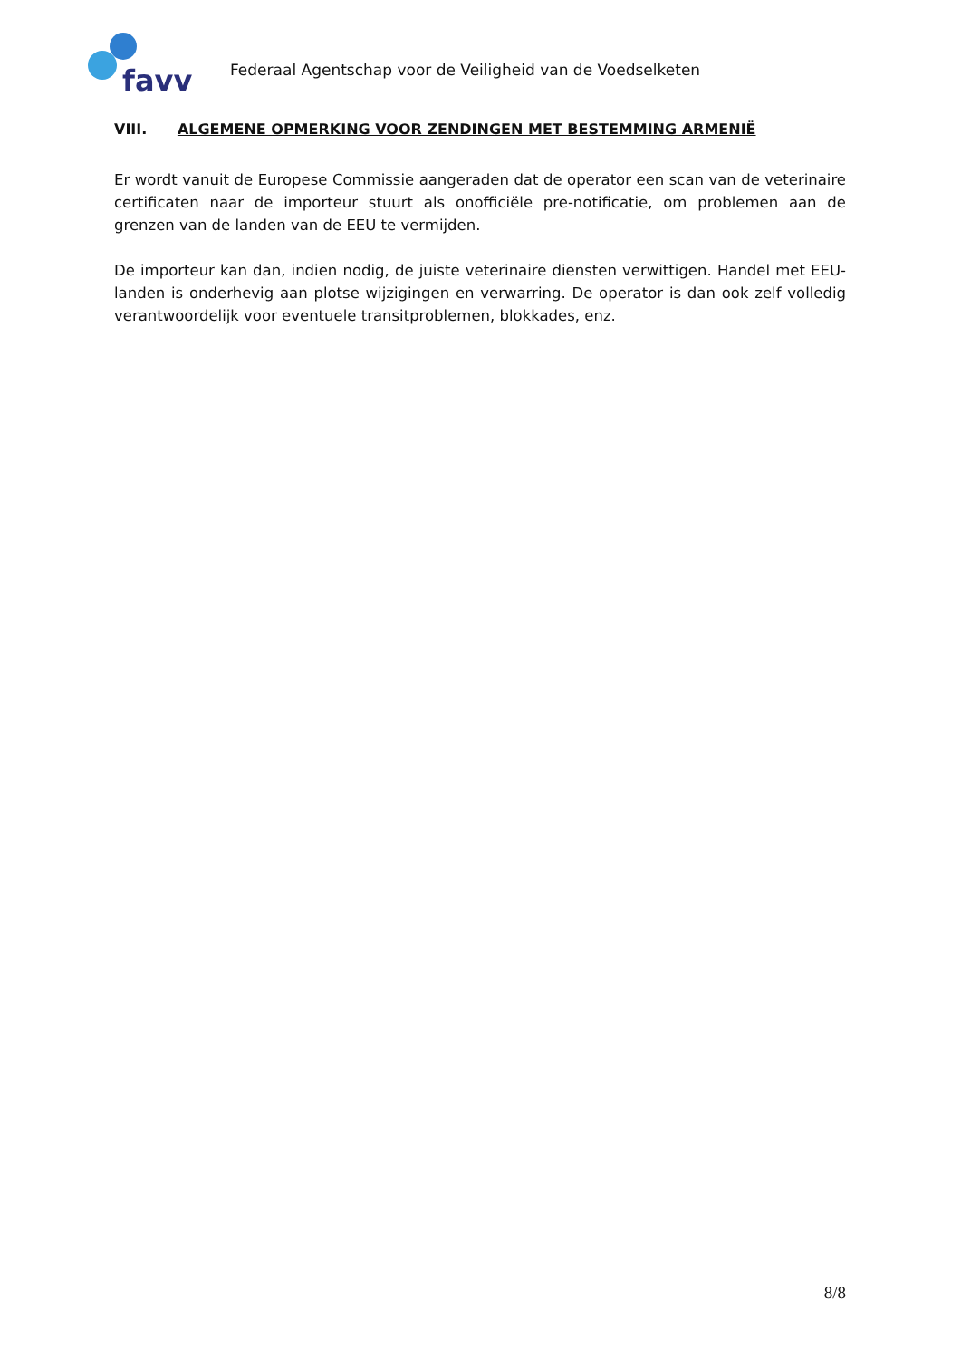favv
Federaal Agentschap voor de Veiligheid van de Voedselketen
VIII. ALGEMENE OPMERKING VOOR ZENDINGEN MET BESTEMMING ARMENIË
Er wordt vanuit de Europese Commissie aangeraden dat de operator een scan van de veterinaire certificaten naar de importeur stuurt als onofficiële pre-notificatie, om problemen aan de grenzen van de landen van de EEU te vermijden.
De importeur kan dan, indien nodig, de juiste veterinaire diensten verwittigen. Handel met EEU-landen is onderhevig aan plotse wijzigingen en verwarring. De operator is dan ook zelf volledig verantwoordelijk voor eventuele transitproblemen, blokkades, enz.
8/8